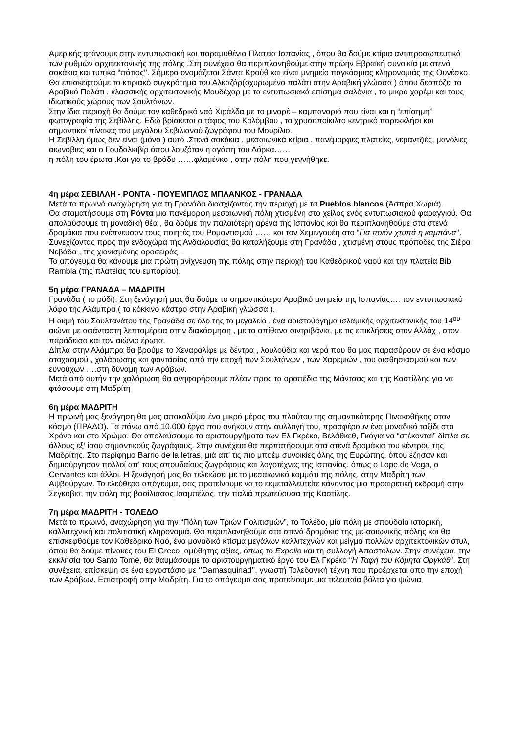Αμερικής φτάνουμε στην εντυπωσιακή και παραμυθένια Πλατεία Ισπανίας , όπου θα δούμε κτίρια αντιπροσωπευτικά των ρυθμών αρχιτεκτονικής της πόλης .Στη συνέχεια θα περιπλανηθούμε στην πρώην Εβραϊκή συνοικία με στενά σοκάκια και τυπικά “πάτιος’’. Σήμερα ονομάζεται Σάντα Κρούθ και είναι μνημείο παγκόσμιας κληρονομιάς της Ουνέσκο.
Θα επισκεφτούμε το κτιριακό συγκρότημα του Αλκαζάρ(οχυρωμένο παλάτι στην Αραβική γλώσσα ) όπου δεσπόζει το Αραβικό Παλάτι , κλασσικής αρχιτεκτονικής Μουδέχαρ με τα εντυπωσιακά επίσημα σαλόνια , το μικρό χαρέμι και τους ιδιωτικούς χώρους των Σουλτάνων.
Στην ίδια περιοχή θα δούμε τον καθεδρικό ναό Χιράλδα με το μιναρέ – καμπαναριό που είναι και η “επίσημη’’ φωτογραφία της Σεβίλλης. Εδώ βρίσκεται ο τάφος του Κολόμβου , το χρυσοποίκιλτο κεντρικό παρεκκλήσι και σημαντικοί πίνακες του μεγάλου Σεβιλιανού ζωγράφου του Μουρίλιο.
Η Σεβίλλη όμως δεν είναι (μόνο ) αυτό .Στενά σοκάκια , μεσαιωνικά κτίρια , πανέμορφες πλατείες, νεραντζιές, μανόλιες αιωνόβιες και ο Γουδαλκιβίρ όπου λουζόταν η αγάπη του Λόρκα……
η πόλη του έρωτα .Και για το βράδυ ……φλαμένκο , στην πόλη που γεννήθηκε.
4η μέρα ΣΕΒΙΛΛΗ - ΡΟΝΤΑ - ΠΟΥΕΜΠΛΟΣ ΜΠΛΑΝΚΟΣ - ΓΡΑΝΑΔΑ
Μετά το πρωινό αναχώρηση για τη Γρανάδα διασχίζοντας την περιοχή με τα Pueblos blancos (Άσπρα Χωριά).
Θα σταματήσουμε στη Ρόντα μια πανέμορφη μεσαιωνική πόλη χτισμένη στο χείλος ενός εντυπωσιακού φαραγγιού. Θα απολαύσουμε τη μοναδική θέα , θα δούμε την παλαιότερη αρένα της Ισπανίας και θα περιπλανηθούμε στα στενά δρομάκια που ενέπνευσαν τους ποιητές του Ρομαντισμού …… και τον Χεμινγουέη στο “Για ποιόν χτυπά η καμπάνα’’.
Συνεχίζοντας προς την ενδοχώρα της Ανδαλουσίας θα καταλήξουμε στη Γρανάδα , χτισμένη στους πρόποδες της Σιέρα Νεβάδα , της χιονισμένης οροσειράς .
Το απόγευμα θα κάνουμε μια πρώτη ανίχνευση της πόλης στην περιοχή του Καθεδρικού ναού και την πλατεία Bib Rambla (της πλατείας του εμπορίου).
5η μέρα ΓΡΑΝΑΔΑ – ΜΑΔΡΙΤΗ
Γρανάδα ( το ρόδι). Στη ξενάγησή μας θα δούμε το σημαντικότερο Αραβικό μνημείο της Ισπανίας…. τον εντυπωσιακό λόφο της Αλάμπρα ( το κόκκινο κάστρο στην Αραβική γλώσσα ).
Η ακμή του Σουλτανάτου της Γρανάδα σε όλο της το μεγαλείο , ένα αριστούργημα ισλαμικής αρχιτεκτονικής του 14<sup>ου</sup> αιώνα με αφάνταστη λεπτομέρεια στην διακόσμηση , με τα απίθανα σιντριβάνια, με τις επικλήσεις στον Αλλάχ , στον παράδεισο και τον αιώνιο έρωτα.
Δίπλα στην Αλάμπρα θα βρούμε το Χεναραλίφε με δέντρα , λουλούδια και νερά που θα μας παρασύρουν σε ένα κόσμο στοχασμού , χαλάρωσης και φαντασίας από την εποχή των Σουλτάνων , των Χαρεμιών , του αισθησιασμού και των ευνούχων ….στη δύναμη των Αράβων.
Μετά από αυτήν την χαλάρωση θα ανηφορήσουμε πλέον προς τα οροπέδια της Μάντσας και της Καστίλλης για να φτάσουμε στη Μαδρίτη
6η μέρα ΜΑΔΡΙΤΗ
Η πρωινή μας ξενάγηση θα μας αποκαλύψει ένα μικρό μέρος του πλούτου της σημαντικότερης Πινακοθήκης στον κόσμο (ΠΡΑΔΟ). Τα πάνω από 10.000 έργα που ανήκουν στην συλλογή του, προσφέρουν ένα μοναδικό ταξίδι στο Χρόνο και στο Χρώμα. Θα απολαύσουμε τα αριστουργήματα των Ελ Γκρέκο, Βελάθκεθ, Γκόγια να “στέκονται” δίπλα σε άλλους εξ’ ίσου σημαντικούς ζωγράφους. Στην συνέχεια θα περπατήσουμε στα στενά δρομάκια του κέντρου της Μαδρίτης. Στο περίφημο Barrio de la letras, μιά απ' τις πιο μποέμ συνοικίες όλης της Ευρώπης, όπου έζησαν και δημιούργησαν πολλοί απ' τους σπουδαίους ζωγράφους και λογοτέχνες της Ισπανίας, όπως ο Lope de Vega, ο Cervantes και άλλοι. Η ξενάγησή μας θα τελειώσει με το μεσαιωνικό κομμάτι της πόλης, στην Μαδρίτη των Αψβούργων. Το ελεύθερο απόγευμα, σας προτείνουμε να το εκμεταλλευτείτε κάνοντας μια προαιρετική εκδρομή στην Σεγκόβια, την πόλη της βασίλισσας Ισαμπέλας, την παλιά πρωτεύουσα της Καστίλης.
7η μέρα ΜΑΔΡΙΤΗ - ΤΟΛΕΔΟ
Μετά το πρωινό, αναχώρηση για την “Πόλη των Τριών Πολιτισμών”, το Τολέδο, μία πόλη με σπουδαία ιστορική, καλλιτεχνική και πολιτιστική κληρονομιά. Θα περιπλανηθούμε στα στενά δρομάκια της με-σαιωνικής πόλης και θα επισκεφθούμε τον Καθεδρικό Ναό, ένα μοναδικό κτίσμα μεγάλων καλλιτεχνών και μείγμα πολλών αρχιτεκτονικών στυλ, όπου θα δούμε πίνακες του El Greco, αμύθητης αξίας, όπως το Expolio και τη συλλογή Αποστόλων. Στην συνέχεια, την εκκλησία του Santo Tomé, θα θαυμάσουμε το αριστουργηματικό έργο του Ελ Γκρέκο “Η Ταφή του Κόμητα Οργκάθ”. Στη συνέχεια, επίσκεψη σε ένα εργοστάσιο με ‘’Damasquinad’’, γνωστή Τολεδανική τέχνη που προέρχεται απο την εποχή των Αράβων. Επιστροφή στην Μαδρίτη. Για το απόγευμα σας προτείνουμε μια τελευταία βόλτα για ψώνια